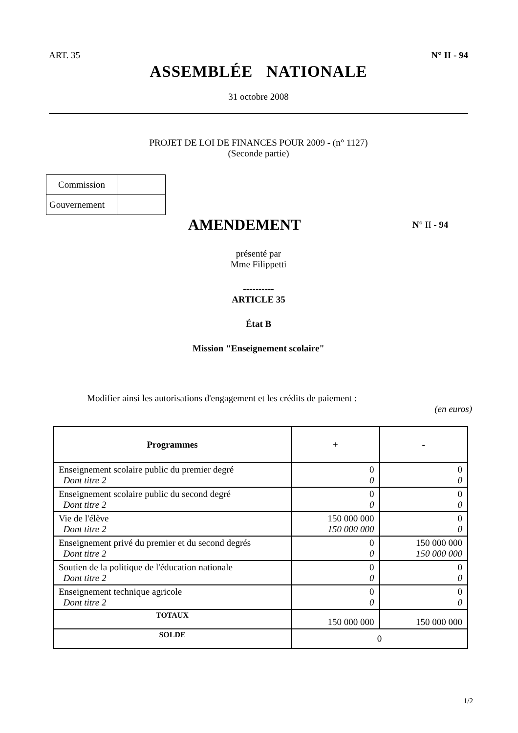ART. 35 N° II - 94
ASSEMBLÉE NATIONALE
31 octobre 2008
PROJET DE LOI DE FINANCES POUR 2009 - (n° 1127)
(Seconde partie)
| Commission | |
| Gouvernement | |
AMENDEMENT
N° II - 94
présenté par
Mme Filippetti
----------
ARTICLE 35
État B
Mission "Enseignement scolaire"
Modifier ainsi les autorisations d'engagement et les crédits de paiement :
(en euros)
| Programmes | + | - |
| --- | --- | --- |
| Enseignement scolaire public du premier degré Dont titre 2 | 0 0 | 0 0 |
| Enseignement scolaire public du second degré Dont titre 2 | 0 0 | 0 0 |
| Vie de l'élève Dont titre 2 | 150 000 000 150 000 000 | 0 0 |
| Enseignement privé du premier et du second degrés Dont titre 2 | 0 0 | 150 000 000 150 000 000 |
| Soutien de la politique de l'éducation nationale Dont titre 2 | 0 0 | 0 0 |
| Enseignement technique agricole Dont titre 2 | 0 0 | 0 0 |
| TOTAUX | 150 000 000 | 150 000 000 |
| SOLDE | 0 | |
1/2